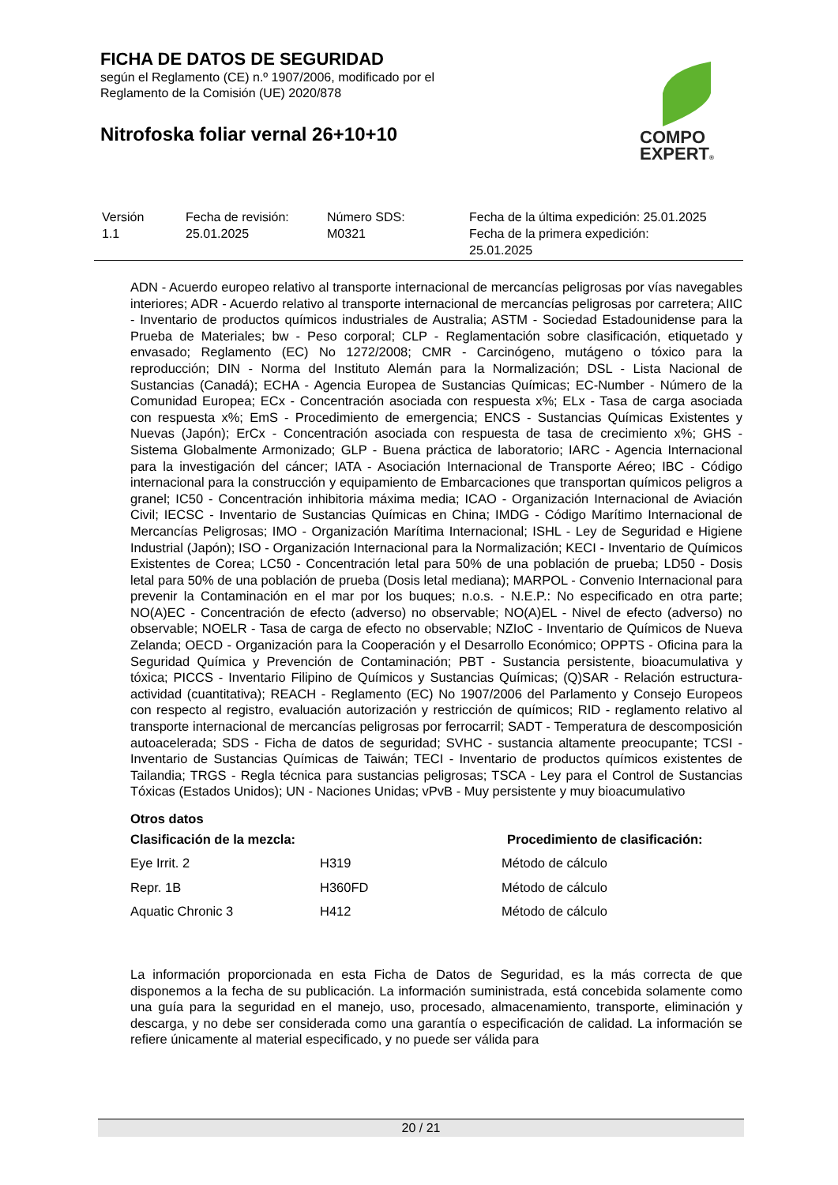FICHA DE DATOS DE SEGURIDAD
según el Reglamento (CE) n.º 1907/2006, modificado por el
Reglamento de la Comisión (UE) 2020/878
Nitrofoska foliar vernal 26+10+10
COMPO
EXPERT®
| Versión 1.1 | Fecha de revisión: 25.01.2025 | Número SDS: M0321 | Fecha de la última expedición: 25.01.2025 Fecha de la primera expedición: 25.01.2025 |
ADN - Acuerdo europeo relativo al transporte internacional de mercancías peligrosas por vías navegables interiores; ADR - Acuerdo relativo al transporte internacional de mercancías peligrosas por carretera; AIIC - Inventario de productos químicos industriales de Australia; ASTM - Sociedad Estadounidense para la Prueba de Materiales; bw - Peso corporal; CLP - Reglamentación sobre clasificación, etiquetado y envasado; Reglamento (EC) No 1272/2008; CMR - Carcinógeno, mutágeno o tóxico para la reproducción; DIN - Norma del Instituto Alemán para la Normalización; DSL - Lista Nacional de Sustancias (Canadá); ECHA - Agencia Europea de Sustancias Químicas; EC-Number - Número de la Comunidad Europea; ECx - Concentración asociada con respuesta x%; ELx - Tasa de carga asociada con respuesta x%; EmS - Procedimiento de emergencia; ENCS - Sustancias Químicas Existentes y Nuevas (Japón); ErCx - Concentración asociada con respuesta de tasa de crecimiento x%; GHS - Sistema Globalmente Armonizado; GLP - Buena práctica de laboratorio; IARC - Agencia Internacional para la investigación del cáncer; IATA - Asociación Internacional de Transporte Aéreo; IBC - Código internacional para la construcción y equipamiento de Embarcaciones que transportan químicos peligros a granel; IC50 - Concentración inhibitoria máxima media; ICAO - Organización Internacional de Aviación Civil; IECSC - Inventario de Sustancias Químicas en China; IMDG - Código Marítimo Internacional de Mercancías Peligrosas; IMO - Organización Marítima Internacional; ISHL - Ley de Seguridad e Higiene Industrial (Japón); ISO - Organización Internacional para la Normalización; KECI - Inventario de Químicos Existentes de Corea; LC50 - Concentración letal para 50% de una población de prueba; LD50 - Dosis letal para 50% de una población de prueba (Dosis letal mediana); MARPOL - Convenio Internacional para prevenir la Contaminación en el mar por los buques; n.o.s. - N.E.P.: No especificado en otra parte; NO(A)EC - Concentración de efecto (adverso) no observable; NO(A)EL - Nivel de efecto (adverso) no observable; NOELR - Tasa de carga de efecto no observable; NZIoC - Inventario de Químicos de Nueva Zelanda; OECD - Organización para la Cooperación y el Desarrollo Económico; OPPTS - Oficina para la Seguridad Química y Prevención de Contaminación; PBT - Sustancia persistente, bioacumulativa y tóxica; PICCS - Inventario Filipino de Químicos y Sustancias Químicas; (Q)SAR - Relación estructura-actividad (cuantitativa); REACH - Reglamento (EC) No 1907/2006 del Parlamento y Consejo Europeos con respecto al registro, evaluación autorización y restricción de químicos; RID - reglamento relativo al transporte internacional de mercancías peligrosas por ferrocarril; SADT - Temperatura de descomposición autoacelerada; SDS - Ficha de datos de seguridad; SVHC - sustancia altamente preocupante; TCSI - Inventario de Sustancias Químicas de Taiwán; TECI - Inventario de productos químicos existentes de Tailandia; TRGS - Regla técnica para sustancias peligrosas; TSCA - Ley para el Control de Sustancias Tóxicas (Estados Unidos); UN - Naciones Unidas; vPvB - Muy persistente y muy bioacumulativo
Otros datos
| Clasificación de la mezcla: | | Procedimiento de clasificación: |
| --- | --- | --- |
| Eye Irrit. 2 | H319 | Método de cálculo |
| Repr. 1B | H360FD | Método de cálculo |
| Aquatic Chronic 3 | H412 | Método de cálculo |
La información proporcionada en esta Ficha de Datos de Seguridad, es la más correcta de que disponemos a la fecha de su publicación. La información suministrada, está concebida solamente como una guía para la seguridad en el manejo, uso, procesado, almacenamiento, transporte, eliminación y descarga, y no debe ser considerada como una garantía o especificación de calidad. La información se refiere únicamente al material especificado, y no puede ser válida para
20 / 21